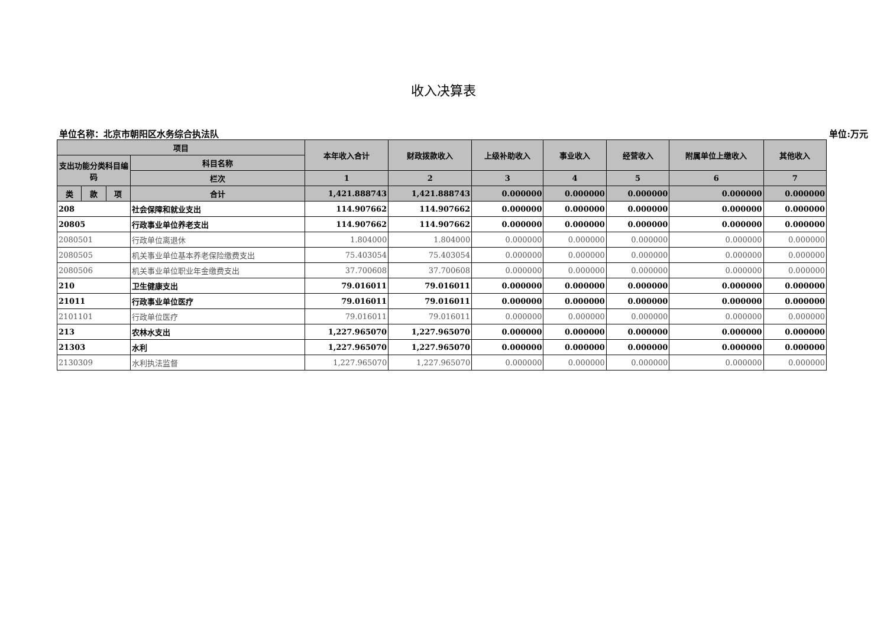收入决算表
单位名称：北京市朝阳区水务综合执法队 单位:万元
| 项目 | | | | 本年收入合计 | 财政拨款收入 | 上级补助收入 | 事业收入 | 经营收入 | 附属单位上缴收入 | 其他收入 |
| --- | --- | --- | --- | --- | --- | --- | --- | --- | --- | --- |
| 支出功能分类科目编码 | | | 科目名称 | | | | | | | |
| | | | 栏次 | 1 | 2 | 3 | 4 | 5 | 6 | 7 |
| 类 | 款 | 项 | 合计 | 1,421.888743 | 1,421.888743 | 0.000000 | 0.000000 | 0.000000 | 0.000000 | 0.000000 |
| 208 | | | 社会保障和就业支出 | 114.907662 | 114.907662 | 0.000000 | 0.000000 | 0.000000 | 0.000000 | 0.000000 |
| 20805 | | | 行政事业单位养老支出 | 114.907662 | 114.907662 | 0.000000 | 0.000000 | 0.000000 | 0.000000 | 0.000000 |
| 2080501 | | | 行政单位离退休 | 1.804000 | 1.804000 | 0.000000 | 0.000000 | 0.000000 | 0.000000 | 0.000000 |
| 2080505 | | | 机关事业单位基本养老保险缴费支出 | 75.403054 | 75.403054 | 0.000000 | 0.000000 | 0.000000 | 0.000000 | 0.000000 |
| 2080506 | | | 机关事业单位职业年金缴费支出 | 37.700608 | 37.700608 | 0.000000 | 0.000000 | 0.000000 | 0.000000 | 0.000000 |
| 210 | | | 卫生健康支出 | 79.016011 | 79.016011 | 0.000000 | 0.000000 | 0.000000 | 0.000000 | 0.000000 |
| 21011 | | | 行政事业单位医疗 | 79.016011 | 79.016011 | 0.000000 | 0.000000 | 0.000000 | 0.000000 | 0.000000 |
| 2101101 | | | 行政单位医疗 | 79.016011 | 79.016011 | 0.000000 | 0.000000 | 0.000000 | 0.000000 | 0.000000 |
| 213 | | | 农林水支出 | 1,227.965070 | 1,227.965070 | 0.000000 | 0.000000 | 0.000000 | 0.000000 | 0.000000 |
| 21303 | | | 水利 | 1,227.965070 | 1,227.965070 | 0.000000 | 0.000000 | 0.000000 | 0.000000 | 0.000000 |
| 2130309 | | | 水利执法监督 | 1,227.965070 | 1,227.965070 | 0.000000 | 0.000000 | 0.000000 | 0.000000 | 0.000000 |